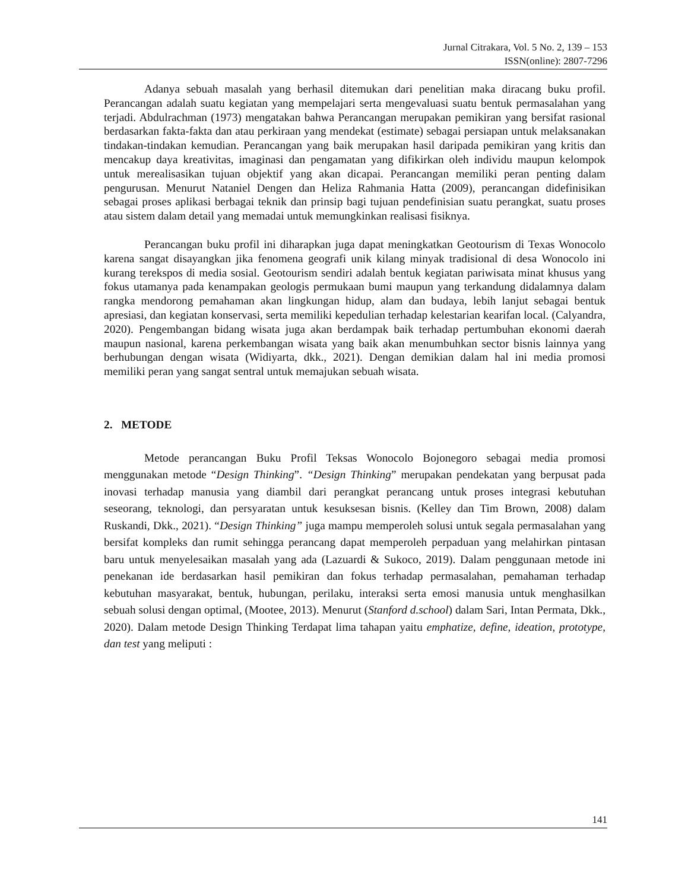Jurnal Citrakara, Vol. 5 No. 2, 139 – 153
ISSN(online): 2807-7296
Adanya sebuah masalah yang berhasil ditemukan dari penelitian maka diracang buku profil. Perancangan adalah suatu kegiatan yang mempelajari serta mengevaluasi suatu bentuk permasalahan yang terjadi. Abdulrachman (1973) mengatakan bahwa Perancangan merupakan pemikiran yang bersifat rasional berdasarkan fakta-fakta dan atau perkiraan yang mendekat (estimate) sebagai persiapan untuk melaksanakan tindakan-tindakan kemudian. Perancangan yang baik merupakan hasil daripada pemikiran yang kritis dan mencakup daya kreativitas, imaginasi dan pengamatan yang difikirkan oleh individu maupun kelompok untuk merealisasikan tujuan objektif yang akan dicapai. Perancangan memiliki peran penting dalam pengurusan. Menurut Nataniel Dengen dan Heliza Rahmania Hatta (2009), perancangan didefinisikan sebagai proses aplikasi berbagai teknik dan prinsip bagi tujuan pendefinisian suatu perangkat, suatu proses atau sistem dalam detail yang memadai untuk memungkinkan realisasi fisiknya.
Perancangan buku profil ini diharapkan juga dapat meningkatkan Geotourism di Texas Wonocolo karena sangat disayangkan jika fenomena geografi unik kilang minyak tradisional di desa Wonocolo ini kurang terekspos di media sosial. Geotourism sendiri adalah bentuk kegiatan pariwisata minat khusus yang fokus utamanya pada kenampakan geologis permukaan bumi maupun yang terkandung didalamnya dalam rangka mendorong pemahaman akan lingkungan hidup, alam dan budaya, lebih lanjut sebagai bentuk apresiasi, dan kegiatan konservasi, serta memiliki kepedulian terhadap kelestarian kearifan local. (Calyandra, 2020). Pengembangan bidang wisata juga akan berdampak baik terhadap pertumbuhan ekonomi daerah maupun nasional, karena perkembangan wisata yang baik akan menumbuhkan sector bisnis lainnya yang berhubungan dengan wisata (Widiyarta, dkk., 2021). Dengan demikian dalam hal ini media promosi memiliki peran yang sangat sentral untuk memajukan sebuah wisata.
2. METODE
Metode perancangan Buku Profil Teksas Wonocolo Bojonegoro sebagai media promosi menggunakan metode “Design Thinking”. “Design Thinking” merupakan pendekatan yang berpusat pada inovasi terhadap manusia yang diambil dari perangkat perancang untuk proses integrasi kebutuhan seseorang, teknologi, dan persyaratan untuk kesuksesan bisnis. (Kelley dan Tim Brown, 2008) dalam Ruskandi, Dkk., 2021). “Design Thinking” juga mampu memperoleh solusi untuk segala permasalahan yang bersifat kompleks dan rumit sehingga perancang dapat memperoleh perpaduan yang melahirkan pintasan baru untuk menyelesaikan masalah yang ada (Lazuardi & Sukoco, 2019). Dalam penggunaan metode ini penekanan ide berdasarkan hasil pemikiran dan fokus terhadap permasalahan, pemahaman terhadap kebutuhan masyarakat, bentuk, hubungan, perilaku, interaksi serta emosi manusia untuk menghasilkan sebuah solusi dengan optimal, (Mootee, 2013). Menurut (Stanford d.school) dalam Sari, Intan Permata, Dkk., 2020). Dalam metode Design Thinking Terdapat lima tahapan yaitu emphatize, define, ideation, prototype, dan test yang meliputi :
141